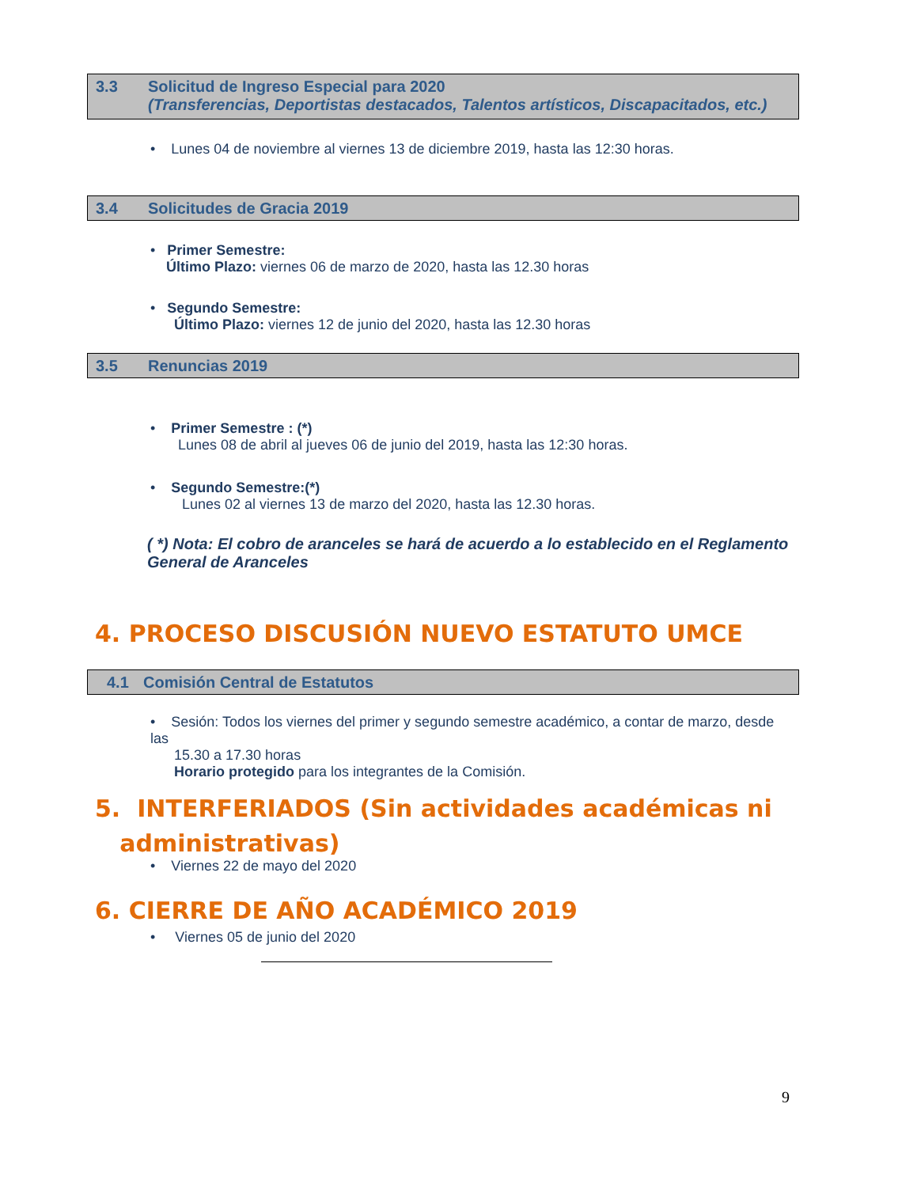3.3 Solicitud de Ingreso Especial para 2020
(Transferencias, Deportistas destacados, Talentos artísticos, Discapacitados, etc.)
• Lunes 04 de noviembre al viernes 13 de diciembre 2019, hasta las 12:30 horas.
3.4 Solicitudes de Gracia 2019
• Primer Semestre:
Último Plazo: viernes 06 de marzo de 2020, hasta las 12.30 horas
• Segundo Semestre:
Último Plazo: viernes 12 de junio del 2020, hasta las 12.30 horas
3.5 Renuncias 2019
• Primer Semestre : (*)
Lunes 08 de abril al jueves 06 de junio del 2019, hasta las 12:30 horas.
• Segundo Semestre:(*)
Lunes 02 al viernes 13 de marzo del 2020, hasta las 12.30 horas.
( *) Nota: El cobro de aranceles se hará de acuerdo a lo establecido en el Reglamento General de Aranceles
4. PROCESO DISCUSIÓN NUEVO ESTATUTO UMCE
4.1 Comisión Central de Estatutos
• Sesión: Todos los viernes del primer y segundo semestre académico, a contar de marzo, desde las
15.30 a 17.30 horas
Horario protegido para los integrantes de la Comisión.
5. INTERFERIADOS (Sin actividades académicas ni
administrativas)
• Viernes 22 de mayo del 2020
6. CIERRE DE AÑO ACADÉMICO 2019
• Viernes 05 de junio del 2020
9